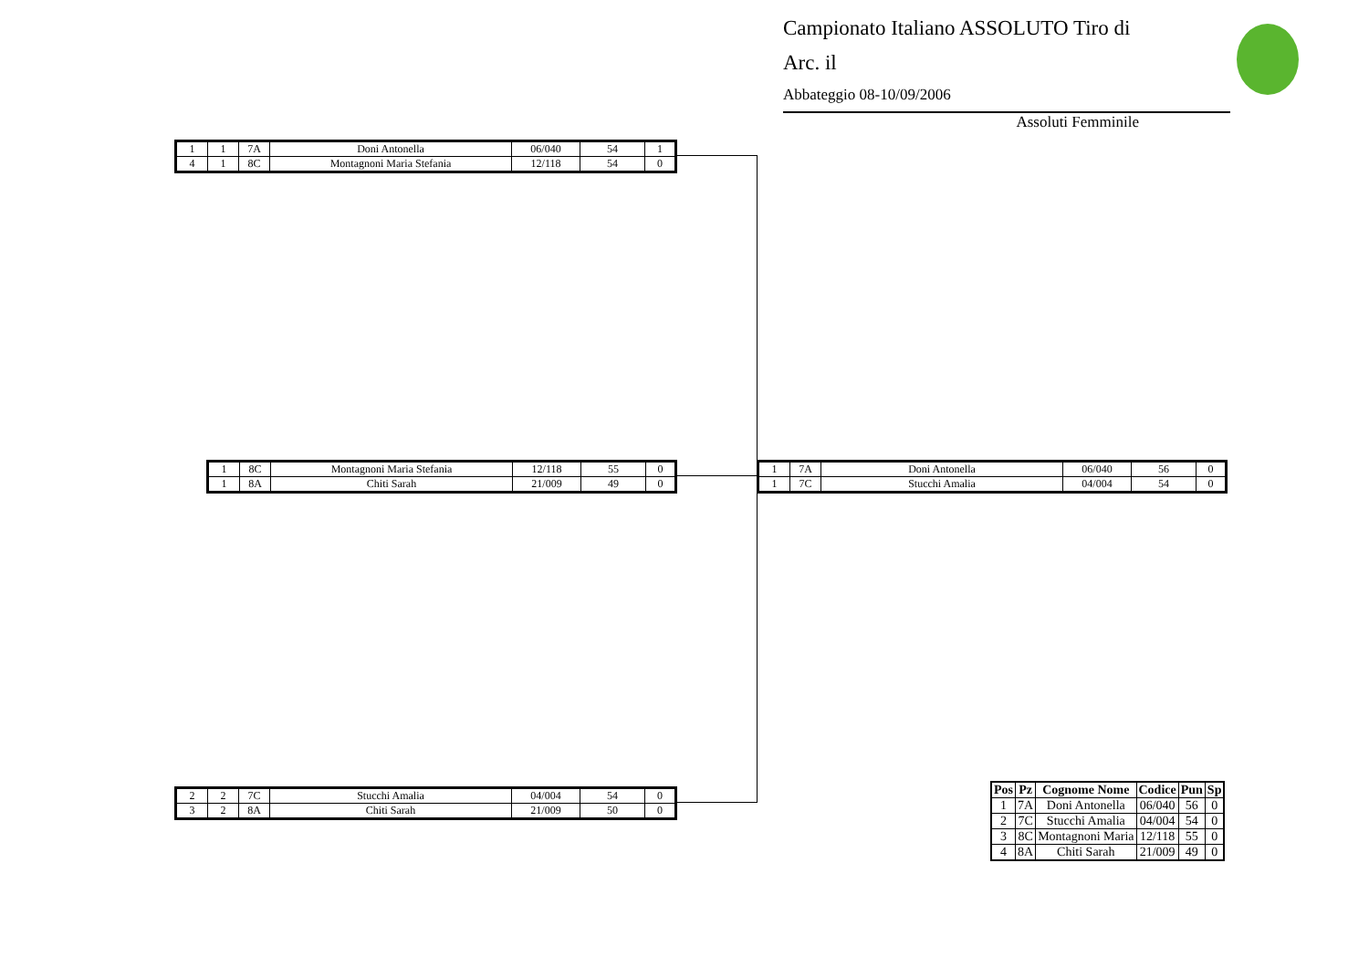Campionato Italiano ASSOLUTO Tiro di
Arc. il
Abbateggio 08-10/09/2006
Assoluti Femminile
| 1 | 1 | 7A | Doni Antonella | 06/040 | 54 | 1 |
| 4 | 1 | 8C | Montagnoni Maria Stefania | 12/118 | 54 | 0 |
| 1 | 8C | Montagnoni Maria Stefania | 12/118 | 55 | 0 |
| 1 | 8A | Chiti Sarah | 21/009 | 49 | 0 |
| 1 | 7A | Doni Antonella | 06/040 | 56 | 0 |
| 1 | 7C | Stucchi Amalia | 04/004 | 54 | 0 |
| 2 | 2 | 7C | Stucchi Amalia | 04/004 | 54 | 0 |
| 3 | 2 | 8A | Chiti Sarah | 21/009 | 50 | 0 |
| Pos | Pz | Cognome Nome | Codice | Pun | Sp |
| --- | --- | --- | --- | --- | --- |
| 1 | 7A | Doni Antonella | 06/040 | 56 | 0 |
| 2 | 7C | Stucchi Amalia | 04/004 | 54 | 0 |
| 3 | 8C | Montagnoni Maria | 12/118 | 55 | 0 |
| 4 | 8A | Chiti Sarah | 21/009 | 49 | 0 |